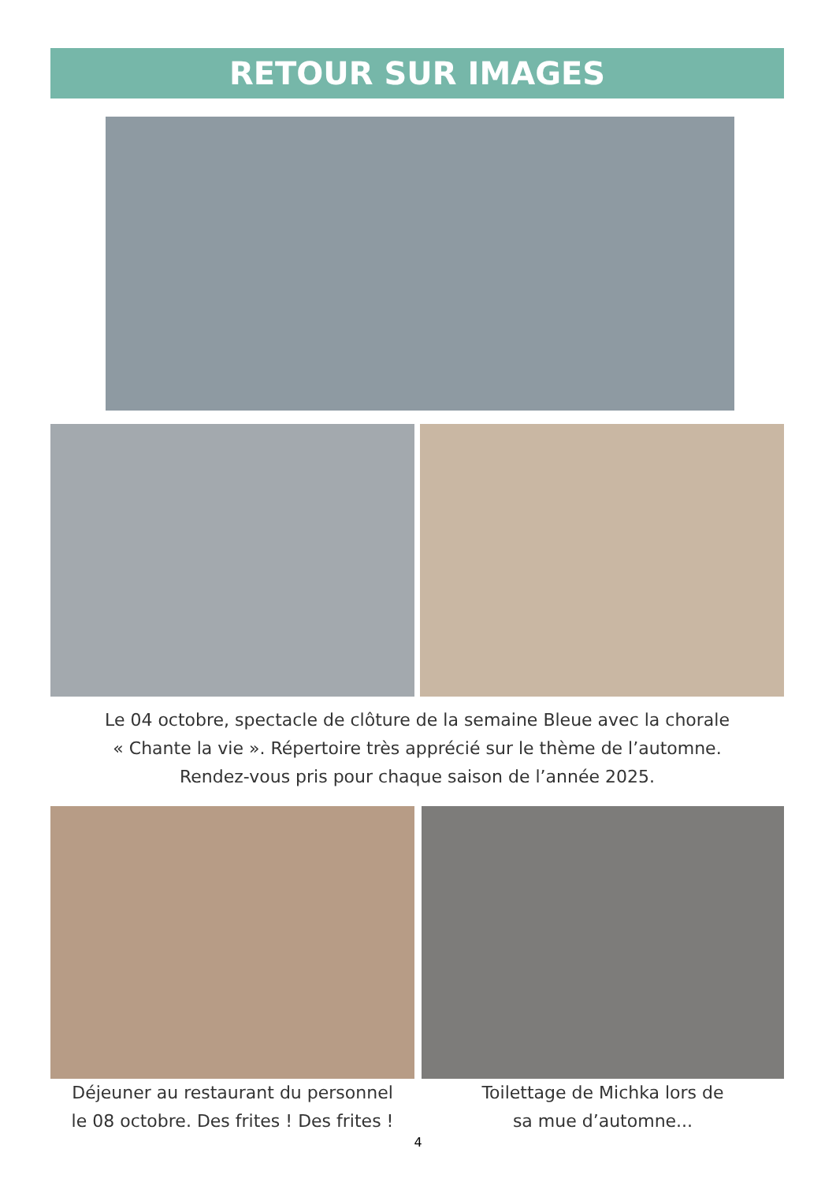RETOUR SUR IMAGES
Le 04 octobre, spectacle de clôture de la semaine Bleue avec la chorale
« Chante la vie ». Répertoire très apprécié sur le thème de l’automne.
Rendez-vous pris pour chaque saison de l’année 2025.
Déjeuner au restaurant du personnel
le 08 octobre. Des frites ! Des frites !
Toilettage de Michka lors de
sa mue d’automne...
4